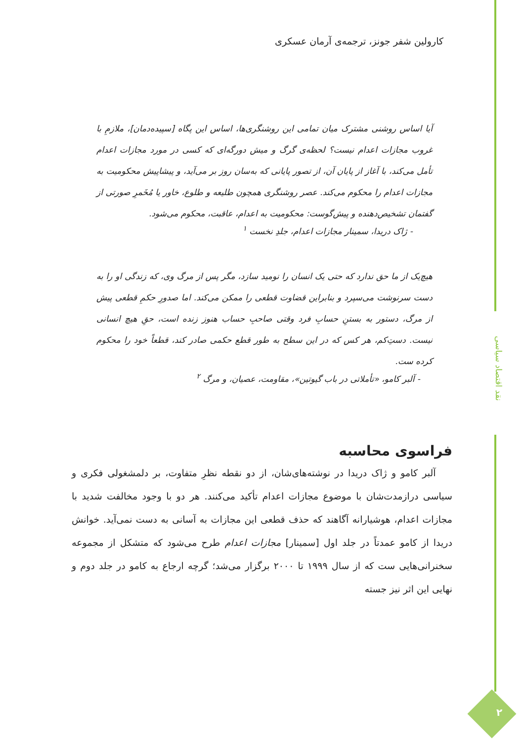نقد اقتصاد سیاسی
۲
کارولین شفر جونز، ترجمه‌ی آرمان عسکری
آیا اساس روشنی مشترک میان تمامی این روشنگری‌ها، اساس این پگاه [سپیده‌دمان]، ملازمِ با غروب مجازات اعدام نیست؟ لحظه‌ی گرگ و میش دورگه‌ای که کسی در مورد مجازات اعدام تأمل می‌کند، با آغاز از پایان آن، از تصور پایانی که به‌سان روز بر می‌آید، و پیشاپیش محکومیت به مجازات اعدام را محکوم می‌کند. عصر روشنگری همچون طلیعه و طلوع، خاور یا مُخَمرِ صورتی از گفتمان تشخیص‌دهنده و پیش‌گوست: محکومیت به اعدام، عاقبت، محکوم می‌شود.
- ژاک دریدا، سمینار مجازات اعدام، جلدِ نخست <sup>۱</sup>
هیچ‌یک از ما حق ندارد که حتی یک انسان را نومید سازد، مگر پس از مرگ وی، که زندگی او را به دست سرنوشت می‌سپرد و بنابراین قضاوت قطعی را ممکن می‌کند. اما صدورِ حکمِ قطعی پیش از مرگ، دستور به بستنِ حسابِ فرد وقتی صاحبِ حساب هنوز زنده است، حقِ هیچ انسانی نیست. دستِ‌کم، هر کس که در این سطح به طور قطع حکمی صادر کند، قطعاً خود را محکوم کرده ست.
- آلبر کامو، «تأملاتی در باب گیوتین»، مقاومت، عصیان، و مرگ <sup>۲</sup>
فراسوی محاسبه
آلبر کامو و ژاک دریدا در نوشته‌های‌شان، از دو نقطه نظرِ متفاوت، بر دلمشغولی فکری و سیاسی درازمدت‌شان با موضوع مجازات اعدام تأکید می‌کنند. هر دو با وجود مخالفت شدید با مجازات اعدام، هوشیارانه آگاهند که حذف قطعی این مجازات به آسانی به دست نمی‌آید. خوانش دریدا از کامو عمدتاً در جلد اول [سمینار] مجازات اعدام طرح می‌شود که متشکل از مجموعه سخنرانی‌هایی ست که از سال ۱۹۹۹ تا ۲۰۰۰ برگزار می‌شد؛ گرچه ارجاع به کامو در جلد دوم و نهایی این اثر نیز جسته